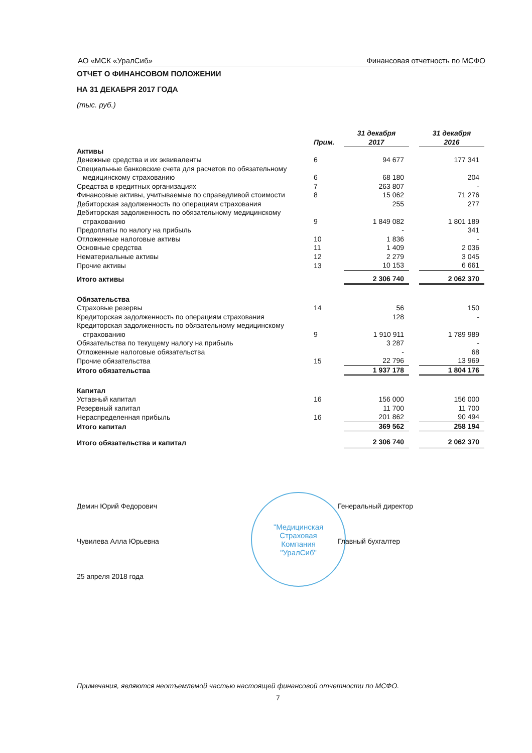АО «МСК «УралСиб» Финансовая отчетность по МСФО
ОТЧЕТ О ФИНАНСОВОМ ПОЛОЖЕНИИ
НА 31 ДЕКАБРЯ 2017 ГОДА
(тыс. руб.)
| | Прим. | 31 декабря 2017 | | 31 декабря 2016 |
| --- | --- | --- | --- | --- |
| Активы | | | | |
| Денежные средства и их эквиваленты | 6 | 94 677 | | 177 341 |
| Специальные банковские счета для расчетов по обязательному медицинскому страхованию | 6 | 68 180 | | 204 |
| Средства в кредитных организациях | 7 | 263 807 | | - |
| Финансовые активы, учитываемые по справедливой стоимости | 8 | 15 062 | | 71 276 |
| Дебиторская задолженность по операциям страхования | | 255 | | 277 |
| Дебиторская задолженность по обязательному медицинскому страхованию | 9 | 1 849 082 | | 1 801 189 |
| Предоплаты по налогу на прибыль | | - | | 341 |
| Отложенные налоговые активы | 10 | 1 836 | | - |
| Основные средства | 11 | 1 409 | | 2 036 |
| Нематериальные активы | 12 | 2 279 | | 3 045 |
| Прочие активы | 13 | 10 153 | | 6 661 |
| Итого активы | | 2 306 740 | | 2 062 370 |
| Обязательства | | | | |
| Страховые резервы | 14 | 56 | | 150 |
| Кредиторская задолженность по операциям страхования | | 128 | | - |
| Кредиторская задолженность по обязательному медицинскому страхованию | 9 | 1 910 911 | | 1 789 989 |
| Обязательства по текущему налогу на прибыль | | 3 287 | | - |
| Отложенные налоговые обязательства | | - | | 68 |
| Прочие обязательства | 15 | 22 796 | | 13 969 |
| Итого обязательства | | 1 937 178 | | 1 804 176 |
| Капитал | | | | |
| Уставный капитал | 16 | 156 000 | | 156 000 |
| Резервный капитал | | 11 700 | | 11 700 |
| Нераспределенная прибыль | 16 | 201 862 | | 90 494 |
| Итого капитал | | 369 562 | | 258 194 |
| Итого обязательства и капитал | | 2 306 740 | | 2 062 370 |
"Медицинская
Страховая
Компания
"УралСиб"
Демин Юрий Федорович Генеральный директор
Чувилева Алла Юрьевна Главный бухгалтер
25 апреля 2018 года
Примечания, являются неотъемлемой частью настоящей финансовой отчетности по МСФО.
7